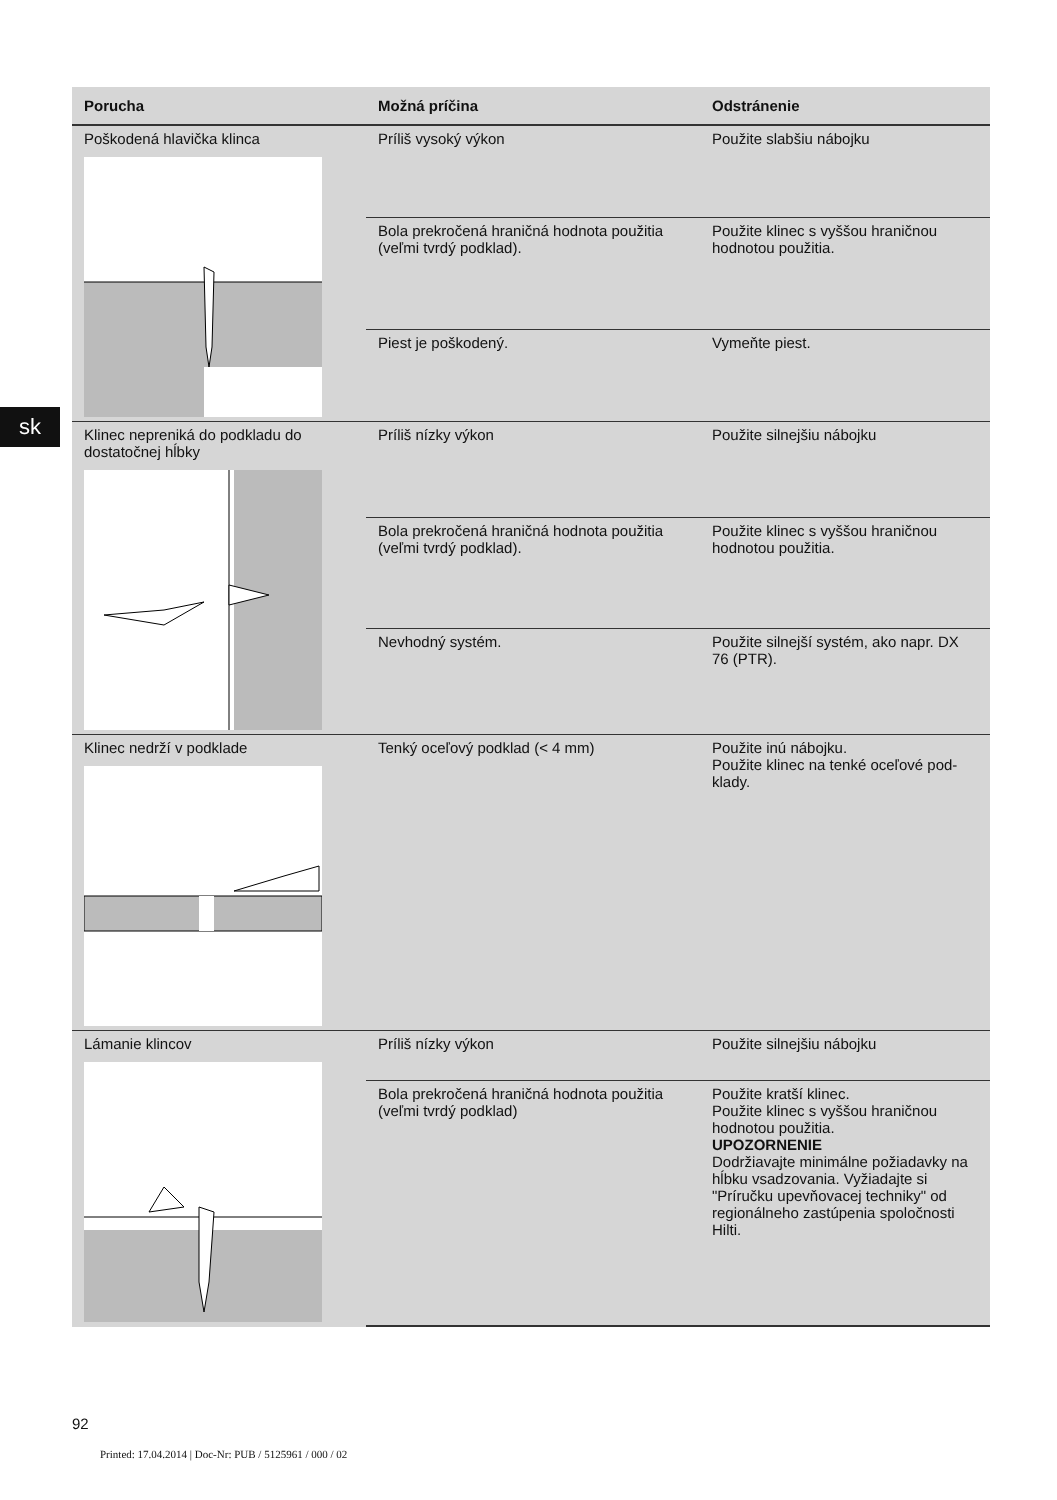sk
| Porucha | Možná príčina | Odstránenie |
| --- | --- | --- |
| Poškodená hlavička klinca | Príliš vysoký výkon | Použite slabšiu nábojku |
| | Bola prekročená hraničná hodnota použitia (veľmi tvrdý podklad). | Použite klinec s vyššou hraničnou hodnotou použitia. |
| | Piest je poškodený. | Vymeňte piest. |
| Klinec nepreniká do podkladu do dostatočnej hĺbky | Príliš nízky výkon | Použite silnejšiu nábojku |
| | Bola prekročená hraničná hodnota použitia (veľmi tvrdý podklad). | Použite klinec s vyššou hraničnou hodnotou použitia. |
| | Nevhodný systém. | Použite silnejší systém, ako napr. DX 76 (PTR). |
| Klinec nedrží v podklade | Tenký oceľový podklad (< 4 mm) | Použite inú nábojku. Použite klinec na tenké oceľové pod-klady. |
| Lámanie klincov | Príliš nízky výkon | Použite silnejšiu nábojku |
| | Bola prekročená hraničná hodnota použitia (veľmi tvrdý podklad) | Použite kratší klinec. Použite klinec s vyššou hraničnou hodnotou použitia. UPOZORNENIE Dodržiavajte minimálne požiadavky na hĺbku vsadzovania. Vyžiadajte si "Príručku upevňovacej techniky" od regionálneho zastúpenia spoločnosti Hilti. |
92
Printed: 17.04.2014 | Doc-Nr: PUB / 5125961 / 000 / 02